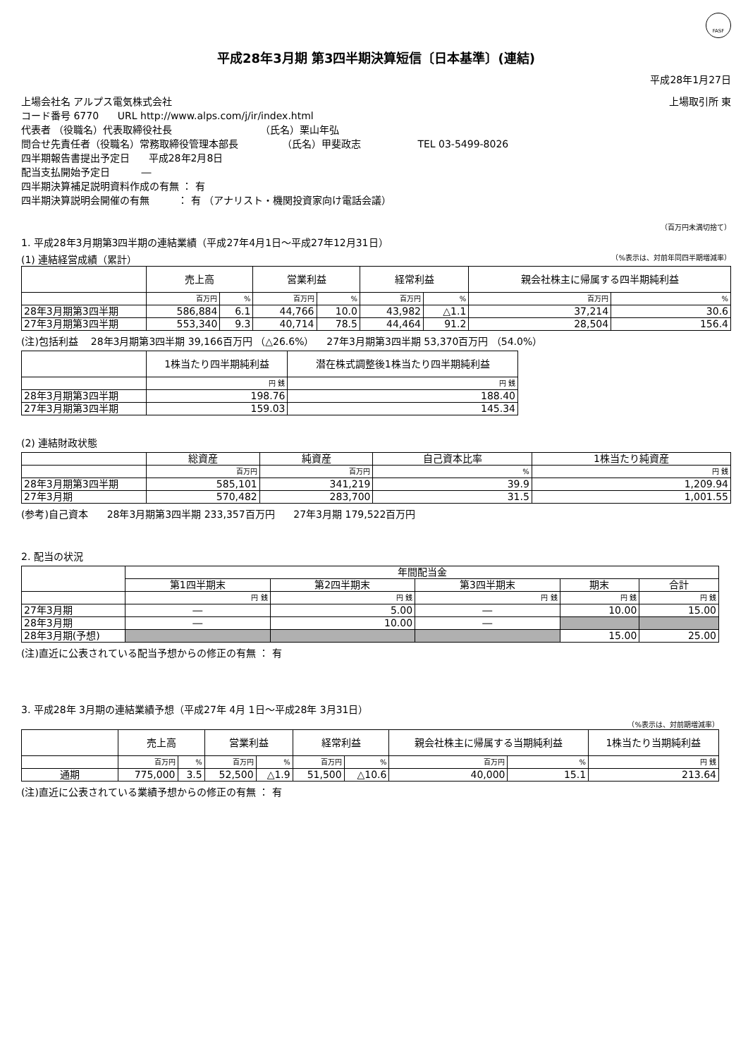FASF
平成28年3月期 第3四半期決算短信〔日本基準〕(連結)
平成28年1月27日
上場会社名 アルプス電気株式会社 上場取引所 東
コード番号 6770 URL http://www.alps.com/j/ir/index.html
代表者 （役職名）代表取締役社長 （氏名）栗山年弘
問合せ先責任者（役職名）常務取締役管理本部長 （氏名）甲斐政志 TEL 03-5499-8026
四半期報告書提出予定日 平成28年2月8日
配当支払開始予定日 ―
四半期決算補足説明資料作成の有無 ： 有
四半期決算説明会開催の有無 ： 有 （アナリスト・機関投資家向け電話会議）
（百万円未満切捨て）
1. 平成28年3月期第3四半期の連結業績（平成27年4月1日～平成27年12月31日）
(1) 連結経営成績（累計） （%表示は、対前年同四半期増減率）
| | 売上高 | | 営業利益 | | 経常利益 | | 親会社株主に帰属する四半期純利益 | |
| --- | --- | --- | --- | --- | --- | --- | --- | --- |
| | 百万円 | % | 百万円 | % | 百万円 | % | 百万円 | % |
| 28年3月期第3四半期 | 586,884 | 6.1 | 44,766 | 10.0 | 43,982 | △1.1 | 37,214 | 30.6 |
| 27年3月期第3四半期 | 553,340 | 9.3 | 40,714 | 78.5 | 44,464 | 91.2 | 28,504 | 156.4 |
(注)包括利益 28年3月期第3四半期 39,166百万円 （△26.6%） 27年3月期第3四半期 53,370百万円 （54.0%）
| | 1株当たり四半期純利益 | 潜在株式調整後1株当たり四半期純利益 |
| --- | --- | --- |
| | 円 銭 | 円 銭 |
| 28年3月期第3四半期 | 198.76 | 188.40 |
| 27年3月期第3四半期 | 159.03 | 145.34 |
(2) 連結財政状態
| | 総資産 | 純資産 | 自己資本比率 | 1株当たり純資産 |
| --- | --- | --- | --- | --- |
| | 百万円 | 百万円 | % | 円 銭 |
| 28年3月期第3四半期 | 585,101 | 341,219 | 39.9 | 1,209.94 |
| 27年3月期 | 570,482 | 283,700 | 31.5 | 1,001.55 |
(参考)自己資本 28年3月期第3四半期 233,357百万円 27年3月期 179,522百万円
2. 配当の状況
| | 年間配当金 | | | | |
| --- | --- | --- | --- | --- | --- |
| | 第1四半期末 | 第2四半期末 | 第3四半期末 | 期末 | 合計 |
| | 円 銭 | 円 銭 | 円 銭 | 円 銭 | 円 銭 |
| 27年3月期 | ― | 5.00 | ― | 10.00 | 15.00 |
| 28年3月期 | ― | 10.00 | ― | | |
| 28年3月期(予想) | | | | 15.00 | 25.00 |
(注)直近に公表されている配当予想からの修正の有無 ： 有
3. 平成28年 3月期の連結業績予想（平成27年 4月 1日～平成28年 3月31日）
（%表示は、対前期増減率）
| | 売上高 | | 営業利益 | | 経常利益 | | 親会社株主に帰属する当期純利益 | | 1株当たり当期純利益 |
| --- | --- | --- | --- | --- | --- | --- | --- | --- | --- |
| | 百万円 | % | 百万円 | % | 百万円 | % | 百万円 | % | 円 銭 |
| 通期 | 775,000 | 3.5 | 52,500 | △1.9 | 51,500 | △10.6 | 40,000 | 15.1 | 213.64 |
(注)直近に公表されている業績予想からの修正の有無 ： 有